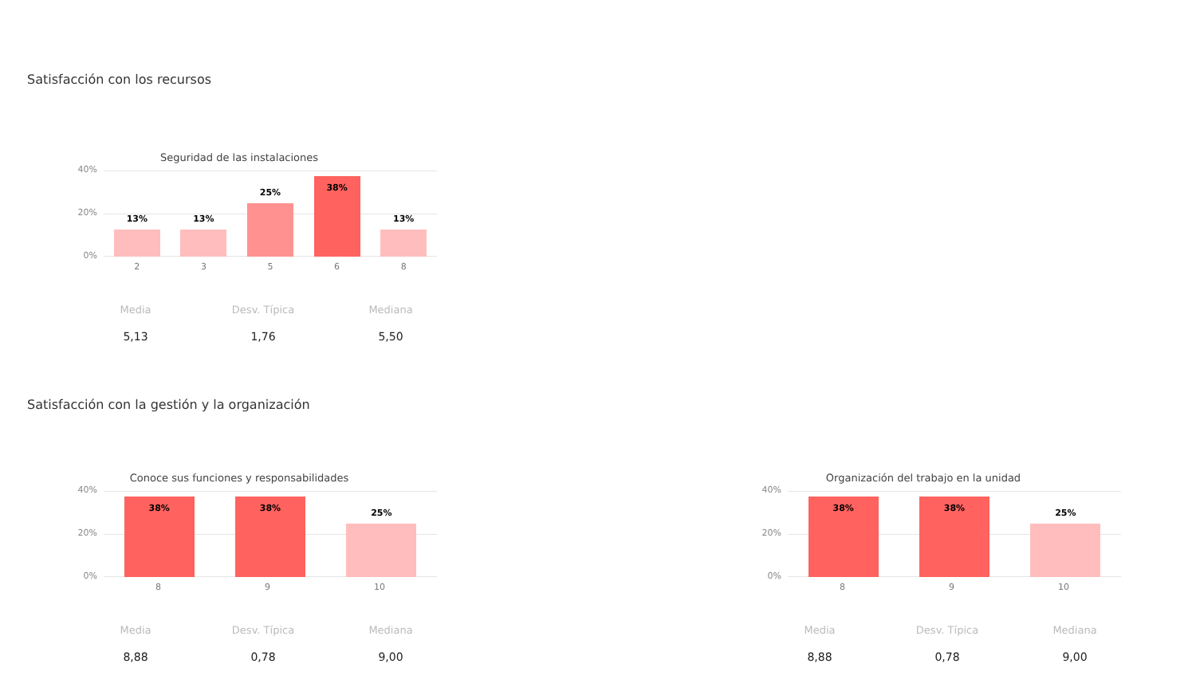Satisfacción con los recursos
Seguridad de las instalaciones
40%
20%
0%
13%
13%
25%
38%
13%
23568
Media
5,13
Desv. Típica
1,76
Mediana
5,50
Satisfacción con la gestión y la organización
Conoce sus funciones y responsabilidades
40%
20%
0%
38%
38%
25%
89 10
Media
8,88
Desv. Típica
0,78
Mediana
9,00
Organización del trabajo en la unidad
40%
20%
0%
38%
38%
25%
89 10
Media
8,88
Desv. Típica
0,78
Mediana
9,00